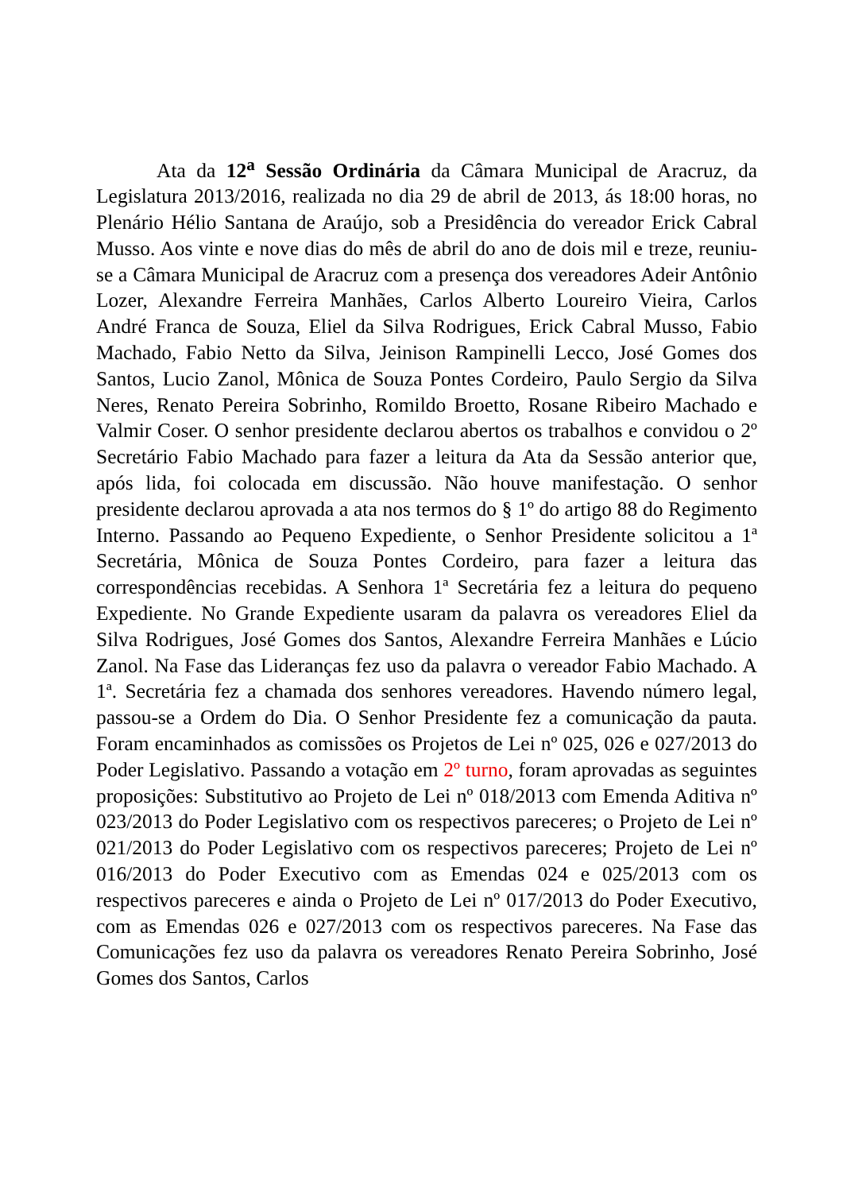Ata da 12<sup>a</sup> Sessão Ordinária da Câmara Municipal de Aracruz, da Legislatura 2013/2016, realizada no dia 29 de abril de 2013, ás 18:00 horas, no Plenário Hélio Santana de Araújo, sob a Presidência do vereador Erick Cabral Musso. Aos vinte e nove dias do mês de abril do ano de dois mil e treze, reuniu-se a Câmara Municipal de Aracruz com a presença dos vereadores Adeir Antônio Lozer, Alexandre Ferreira Manhães, Carlos Alberto Loureiro Vieira, Carlos André Franca de Souza, Eliel da Silva Rodrigues, Erick Cabral Musso, Fabio Machado, Fabio Netto da Silva, Jeinison Rampinelli Lecco, José Gomes dos Santos, Lucio Zanol, Mônica de Souza Pontes Cordeiro, Paulo Sergio da Silva Neres, Renato Pereira Sobrinho, Romildo Broetto, Rosane Ribeiro Machado e Valmir Coser. O senhor presidente declarou abertos os trabalhos e convidou o 2º Secretário Fabio Machado para fazer a leitura da Ata da Sessão anterior que, após lida, foi colocada em discussão. Não houve manifestação. O senhor presidente declarou aprovada a ata nos termos do § 1º do artigo 88 do Regimento Interno. Passando ao Pequeno Expediente, o Senhor Presidente solicitou a 1ª Secretária, Mônica de Souza Pontes Cordeiro, para fazer a leitura das correspondências recebidas. A Senhora 1ª Secretária fez a leitura do pequeno Expediente. No Grande Expediente usaram da palavra os vereadores Eliel da Silva Rodrigues, José Gomes dos Santos, Alexandre Ferreira Manhães e Lúcio Zanol. Na Fase das Lideranças fez uso da palavra o vereador Fabio Machado. A 1ª. Secretária fez a chamada dos senhores vereadores. Havendo número legal, passou-se a Ordem do Dia. O Senhor Presidente fez a comunicação da pauta. Foram encaminhados as comissões os Projetos de Lei nº 025, 026 e 027/2013 do Poder Legislativo. Passando a votação em 2º turno, foram aprovadas as seguintes proposições: Substitutivo ao Projeto de Lei nº 018/2013 com Emenda Aditiva nº 023/2013 do Poder Legislativo com os respectivos pareceres; o Projeto de Lei nº 021/2013 do Poder Legislativo com os respectivos pareceres; Projeto de Lei nº 016/2013 do Poder Executivo com as Emendas 024 e 025/2013 com os respectivos pareceres e ainda o Projeto de Lei nº 017/2013 do Poder Executivo, com as Emendas 026 e 027/2013 com os respectivos pareceres. Na Fase das Comunicações fez uso da palavra os vereadores Renato Pereira Sobrinho, José Gomes dos Santos, Carlos